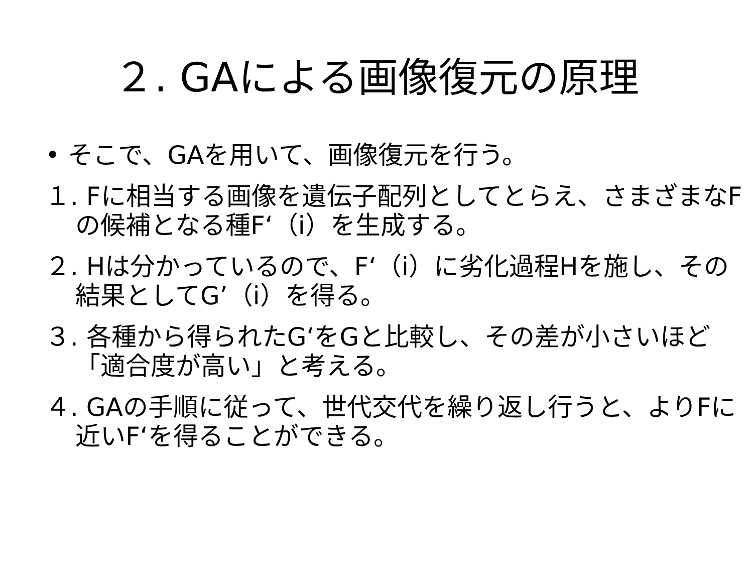２. GAによる画像復元の原理
• そこで、GAを用いて、画像復元を行う。
１. Fに相当する画像を遺伝子配列としてとらえ、さまざまなFの候補となる種F‘（i）を生成する。
２. Hは分かっているので、F‘（i）に劣化過程Hを施し、その結果としてG’（i）を得る。
３. 各種から得られたG‘をGと比較し、その差が小さいほど「適合度が高い」と考える。
４. GAの手順に従って、世代交代を繰り返し行うと、よりFに近いF‘を得ることができる。